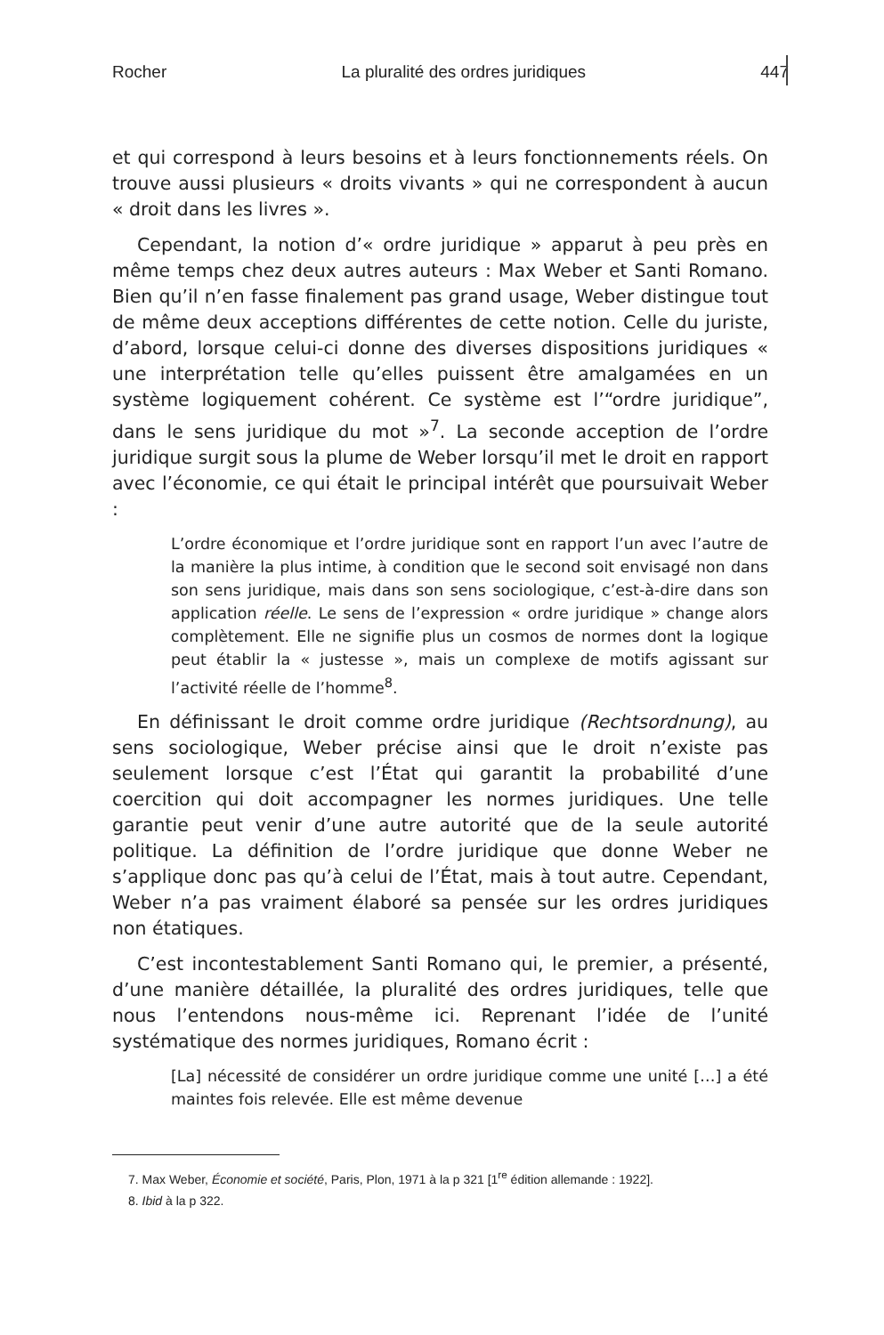Rocher La pluralité des ordres juridiques 447
et qui correspond à leurs besoins et à leurs fonctionnements réels. On trouve aussi plusieurs « droits vivants » qui ne correspondent à aucun « droit dans les livres ».
Cependant, la notion d’« ordre juridique » apparut à peu près en même temps chez deux autres auteurs : Max Weber et Santi Romano. Bien qu’il n’en fasse finalement pas grand usage, Weber distingue tout de même deux acceptions différentes de cette notion. Celle du juriste, d’abord, lorsque celui-ci donne des diverses dispositions juridiques « une interprétation telle qu’elles puissent être amalgamées en un système logiquement cohérent. Ce système est l’“ordre juridique”, dans le sens juridique du mot »<sup>7</sup>. La seconde acception de l’ordre juridique surgit sous la plume de Weber lorsqu’il met le droit en rapport avec l’économie, ce qui était le principal intérêt que poursuivait Weber :
L’ordre économique et l’ordre juridique sont en rapport l’un avec l’autre de la manière la plus intime, à condition que le second soit envisagé non dans son sens juridique, mais dans son sens sociologique, c’est-à-dire dans son application réelle. Le sens de l’expression « ordre juridique » change alors complètement. Elle ne signifie plus un cosmos de normes dont la logique peut établir la « justesse », mais un complexe de motifs agissant sur l’activité réelle de l’homme<sup>8</sup>.
En définissant le droit comme ordre juridique (Rechtsordnung), au sens sociologique, Weber précise ainsi que le droit n’existe pas seulement lorsque c’est l’État qui garantit la probabilité d’une coercition qui doit accompagner les normes juridiques. Une telle garantie peut venir d’une autre autorité que de la seule autorité politique. La définition de l’ordre juridique que donne Weber ne s’applique donc pas qu’à celui de l’État, mais à tout autre. Cependant, Weber n’a pas vraiment élaboré sa pensée sur les ordres juridiques non étatiques.
C’est incontestablement Santi Romano qui, le premier, a présenté, d’une manière détaillée, la pluralité des ordres juridiques, telle que nous l’entendons nous-même ici. Reprenant l’idée de l’unité systématique des normes juridiques, Romano écrit :
[La] nécessité de considérer un ordre juridique comme une unité […] a été maintes fois relevée. Elle est même devenue
7. Max Weber, Économie et société, Paris, Plon, 1971 à la p 321 [1<sup>re</sup> édition allemande : 1922].
8. Ibid à la p 322.